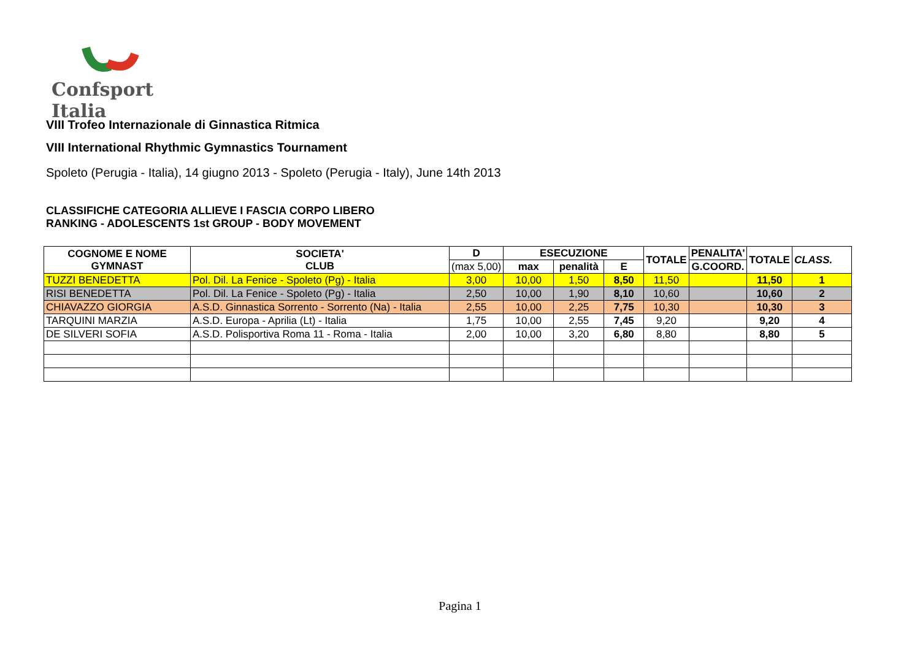Confsport Italia
VIII Trofeo Internazionale di Ginnastica Ritmica
VIII International Rhythmic Gymnastics Tournament
Spoleto (Perugia - Italia), 14 giugno 2013 - Spoleto (Perugia - Italy), June 14th 2013
CLASSIFICHE CATEGORIA ALLIEVE I FASCIA CORPO LIBERO
RANKING - ADOLESCENTS 1st GROUP - BODY MOVEMENT
| COGNOME E NOME GYMNAST | SOCIETA' CLUB | D | ESECUZIONE | | | TOTALE | PENALITA' | TOTALE | CLASS. |
| --- | --- | --- | --- | --- | --- | --- | --- | --- | --- |
| | | (max 5,00) | max | penalità | E | | G.COORD. | | |
| TUZZI BENEDETTA | Pol. Dil. La Fenice - Spoleto (Pg) - Italia | 3,00 | 10,00 | 1,50 | 8,50 | 11,50 | | 11,50 | 1 |
| RISI BENEDETTA | Pol. Dil. La Fenice - Spoleto (Pg) - Italia | 2,50 | 10,00 | 1,90 | 8,10 | 10,60 | | 10,60 | 2 |
| CHIAVAZZO GIORGIA | A.S.D. Ginnastica Sorrento - Sorrento (Na) - Italia | 2,55 | 10,00 | 2,25 | 7,75 | 10,30 | | 10,30 | 3 |
| TARQUINI MARZIA | A.S.D. Europa - Aprilia (Lt) - Italia | 1,75 | 10,00 | 2,55 | 7,45 | 9,20 | | 9,20 | 4 |
| DE SILVERI SOFIA | A.S.D. Polisportiva Roma 11 - Roma - Italia | 2,00 | 10,00 | 3,20 | 6,80 | 8,80 | | 8,80 | 5 |
Pagina 1